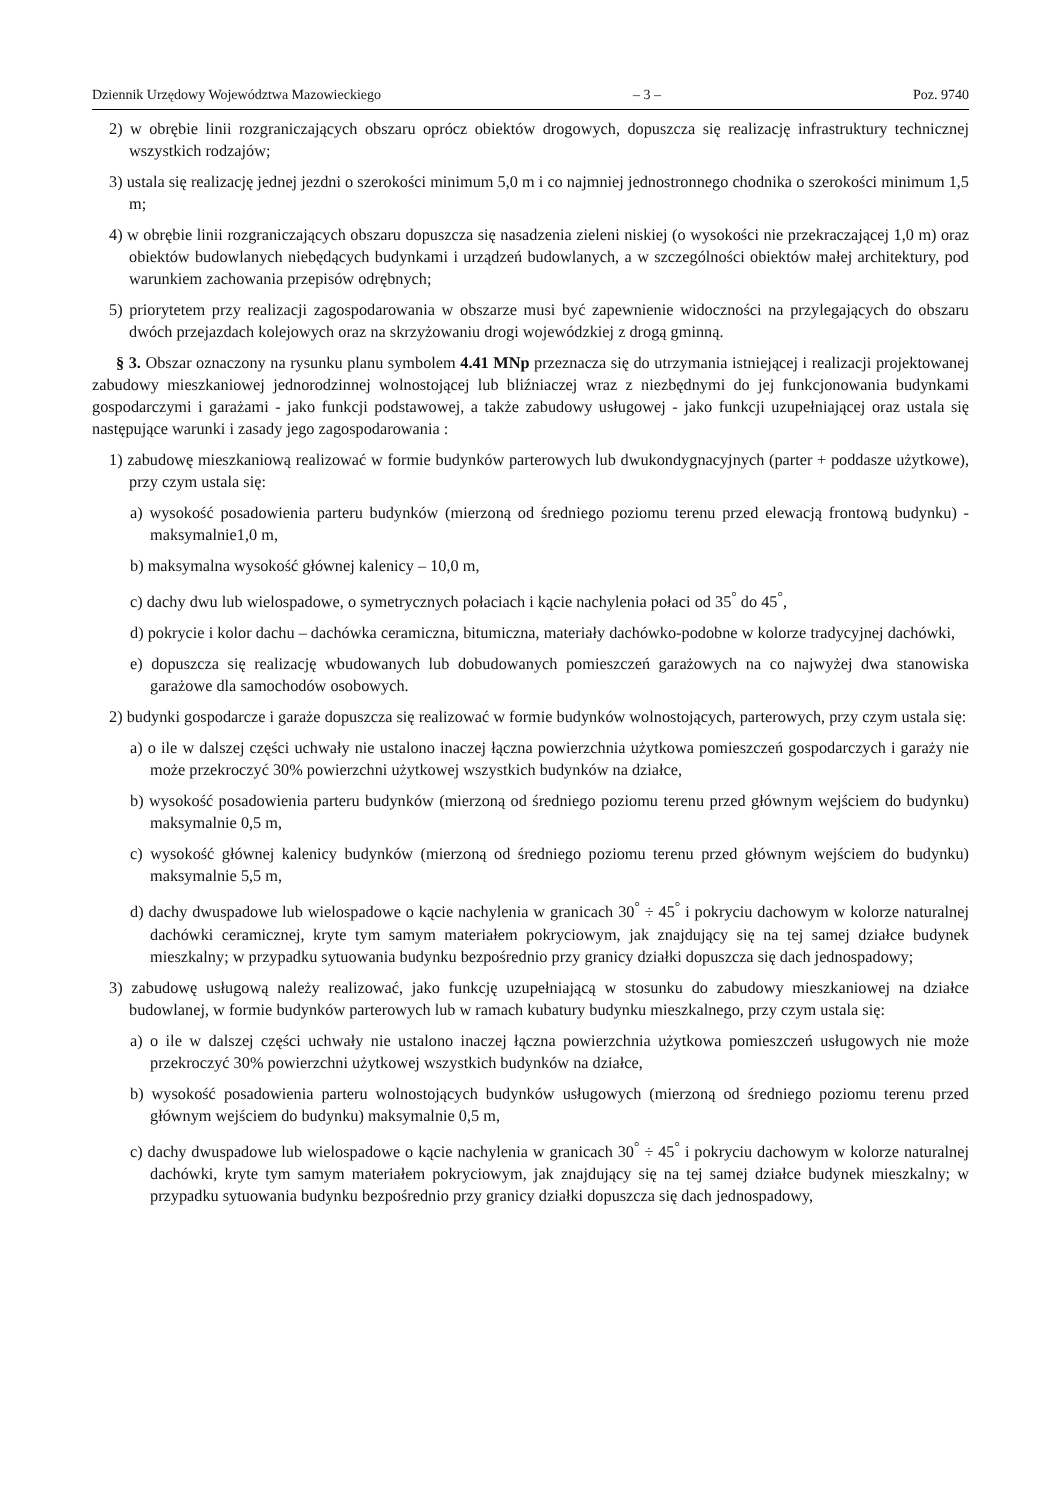Dziennik Urzędowy Województwa Mazowieckiego – 3 – Poz. 9740
2) w obrębie linii rozgraniczających obszaru oprócz obiektów drogowych, dopuszcza się realizację infrastruktury technicznej wszystkich rodzajów;
3) ustala się realizację jednej jezdni o szerokości minimum 5,0 m i co najmniej jednostronnego chodnika o szerokości minimum 1,5 m;
4) w obrębie linii rozgraniczających obszaru dopuszcza się nasadzenia zieleni niskiej (o wysokości nie przekraczającej 1,0 m) oraz obiektów budowlanych niebędących budynkami i urządzeń budowlanych, a w szczególności obiektów małej architektury, pod warunkiem zachowania przepisów odrębnych;
5) priorytetem przy realizacji zagospodarowania w obszarze musi być zapewnienie widoczności na przylegających do obszaru dwóch przejazdach kolejowych oraz na skrzyżowaniu drogi wojewódzkiej z drogą gminną.
§ 3. Obszar oznaczony na rysunku planu symbolem 4.41 MNp przeznacza się do utrzymania istniejącej i realizacji projektowanej zabudowy mieszkaniowej jednorodzinnej wolnostojącej lub bliźniaczej wraz z niezbędnymi do jej funkcjonowania budynkami gospodarczymi i garażami - jako funkcji podstawowej, a także zabudowy usługowej - jako funkcji uzupełniającej oraz ustala się następujące warunki i zasady jego zagospodarowania :
1) zabudowę mieszkaniową realizować w formie budynków parterowych lub dwukondygnacyjnych (parter + poddasze użytkowe), przy czym ustala się:
a) wysokość posadowienia parteru budynków (mierzoną od średniego poziomu terenu przed elewacją frontową budynku) - maksymalnie1,0 m,
b) maksymalna wysokość głównej kalenicy – 10,0 m,
c) dachy dwu lub wielospadowe, o symetrycznych połaciach i kącie nachylenia połaci od 35<sup>°</sup> do 45<sup>°</sup>,
d) pokrycie i kolor dachu – dachówka ceramiczna, bitumiczna, materiały dachówko-podobne w kolorze tradycyjnej dachówki,
e) dopuszcza się realizację wbudowanych lub dobudowanych pomieszczeń garażowych na co najwyżej dwa stanowiska garażowe dla samochodów osobowych.
2) budynki gospodarcze i garaże dopuszcza się realizować w formie budynków wolnostojących, parterowych, przy czym ustala się:
a) o ile w dalszej części uchwały nie ustalono inaczej łączna powierzchnia użytkowa pomieszczeń gospodarczych i garaży nie może przekroczyć 30% powierzchni użytkowej wszystkich budynków na działce,
b) wysokość posadowienia parteru budynków (mierzoną od średniego poziomu terenu przed głównym wejściem do budynku) maksymalnie 0,5 m,
c) wysokość głównej kalenicy budynków (mierzoną od średniego poziomu terenu przed głównym wejściem do budynku) maksymalnie 5,5 m,
d) dachy dwuspadowe lub wielospadowe o kącie nachylenia w granicach 30<sup>°</sup> ÷ 45<sup>°</sup> i pokryciu dachowym w kolorze naturalnej dachówki ceramicznej, kryte tym samym materiałem pokryciowym, jak znajdujący się na tej samej działce budynek mieszkalny; w przypadku sytuowania budynku bezpośrednio przy granicy działki dopuszcza się dach jednospadowy;
3) zabudowę usługową należy realizować, jako funkcję uzupełniającą w stosunku do zabudowy mieszkaniowej na działce budowlanej, w formie budynków parterowych lub w ramach kubatury budynku mieszkalnego, przy czym ustala się:
a) o ile w dalszej części uchwały nie ustalono inaczej łączna powierzchnia użytkowa pomieszczeń usługowych nie może przekroczyć 30% powierzchni użytkowej wszystkich budynków na działce,
b) wysokość posadowienia parteru wolnostojących budynków usługowych (mierzoną od średniego poziomu terenu przed głównym wejściem do budynku) maksymalnie 0,5 m,
c) dachy dwuspadowe lub wielospadowe o kącie nachylenia w granicach 30<sup>°</sup> ÷ 45<sup>°</sup> i pokryciu dachowym w kolorze naturalnej dachówki, kryte tym samym materiałem pokryciowym, jak znajdujący się na tej samej działce budynek mieszkalny; w przypadku sytuowania budynku bezpośrednio przy granicy działki dopuszcza się dach jednospadowy,